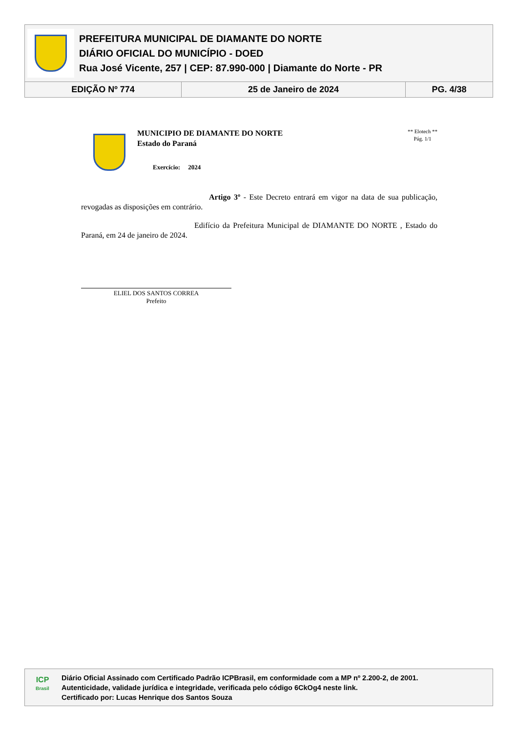PREFEITURA MUNICIPAL DE DIAMANTE DO NORTE
DIÁRIO OFICIAL DO MUNICÍPIO - DOED
Rua José Vicente, 257 | CEP: 87.990-000 | Diamante do Norte - PR
| EDIÇÃO Nº 774 | 25 de Janeiro de 2024 | PG. 4/38 |
MUNICIPIO DE DIAMANTE DO NORTE
Estado do Paraná
Exercício: 2024
** Elotech **
Pág. 1/1
Artigo 3º - Este Decreto entrará em vigor na data de sua publicação, revogadas as disposições em contrário.
Edifício da Prefeitura Municipal de DIAMANTE DO NORTE , Estado do Paraná, em 24 de janeiro de 2024.
ELIEL DOS SANTOS CORREA
Prefeito
ICP
Brasil
Diário Oficial Assinado com Certificado Padrão ICPBrasil, em conformidade com a MP nº 2.200-2, de 2001.
Autenticidade, validade jurídica e integridade, verificada pelo código 6CkOg4 neste link.
Certificado por: Lucas Henrique dos Santos Souza